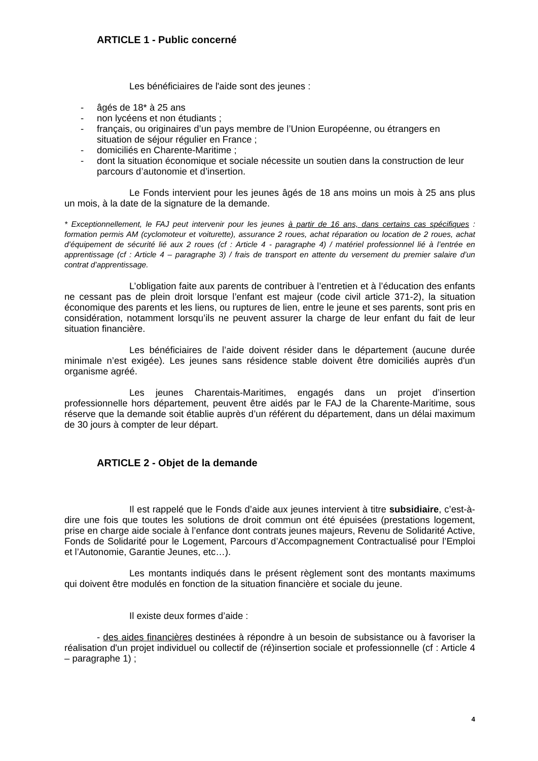ARTICLE 1 - Public concerné
Les bénéficiaires de l'aide sont des jeunes :
- âgés de 18* à 25 ans
- non lycéens et non étudiants ;
- français, ou originaires d’un pays membre de l’Union Européenne, ou étrangers en situation de séjour régulier en France ;
- domiciliés en Charente-Maritime ;
- dont la situation économique et sociale nécessite un soutien dans la construction de leur parcours d’autonomie et d’insertion.
Le Fonds intervient pour les jeunes âgés de 18 ans moins un mois à 25 ans plus un mois, à la date de la signature de la demande.
* Exceptionnellement, le FAJ peut intervenir pour les jeunes à partir de 16 ans, dans certains cas spécifiques : formation permis AM (cyclomoteur et voiturette), assurance 2 roues, achat réparation ou location de 2 roues, achat d’équipement de sécurité lié aux 2 roues (cf : Article 4 - paragraphe 4) / matériel professionnel lié à l’entrée en apprentissage (cf : Article 4 – paragraphe 3) / frais de transport en attente du versement du premier salaire d’un contrat d’apprentissage.
L’obligation faite aux parents de contribuer à l’entretien et à l’éducation des enfants ne cessant pas de plein droit lorsque l’enfant est majeur (code civil article 371-2), la situation économique des parents et les liens, ou ruptures de lien, entre le jeune et ses parents, sont pris en considération, notamment lorsqu’ils ne peuvent assurer la charge de leur enfant du fait de leur situation financière.
Les bénéficiaires de l’aide doivent résider dans le département (aucune durée minimale n’est exigée). Les jeunes sans résidence stable doivent être domiciliés auprès d'un organisme agréé.
Les jeunes Charentais-Maritimes, engagés dans un projet d’insertion professionnelle hors département, peuvent être aidés par le FAJ de la Charente-Maritime, sous réserve que la demande soit établie auprès d’un référent du département, dans un délai maximum de 30 jours à compter de leur départ.
ARTICLE 2 - Objet de la demande
Il est rappelé que le Fonds d’aide aux jeunes intervient à titre subsidiaire, c’est-à-dire une fois que toutes les solutions de droit commun ont été épuisées (prestations logement, prise en charge aide sociale à l’enfance dont contrats jeunes majeurs, Revenu de Solidarité Active, Fonds de Solidarité pour le Logement, Parcours d’Accompagnement Contractualisé pour l’Emploi et l’Autonomie, Garantie Jeunes, etc…).
Les montants indiqués dans le présent règlement sont des montants maximums qui doivent être modulés en fonction de la situation financière et sociale du jeune.
Il existe deux formes d’aide :
- des aides financières destinées à répondre à un besoin de subsistance ou à favoriser la réalisation d'un projet individuel ou collectif de (ré)insertion sociale et professionnelle (cf : Article 4 – paragraphe 1) ;
4